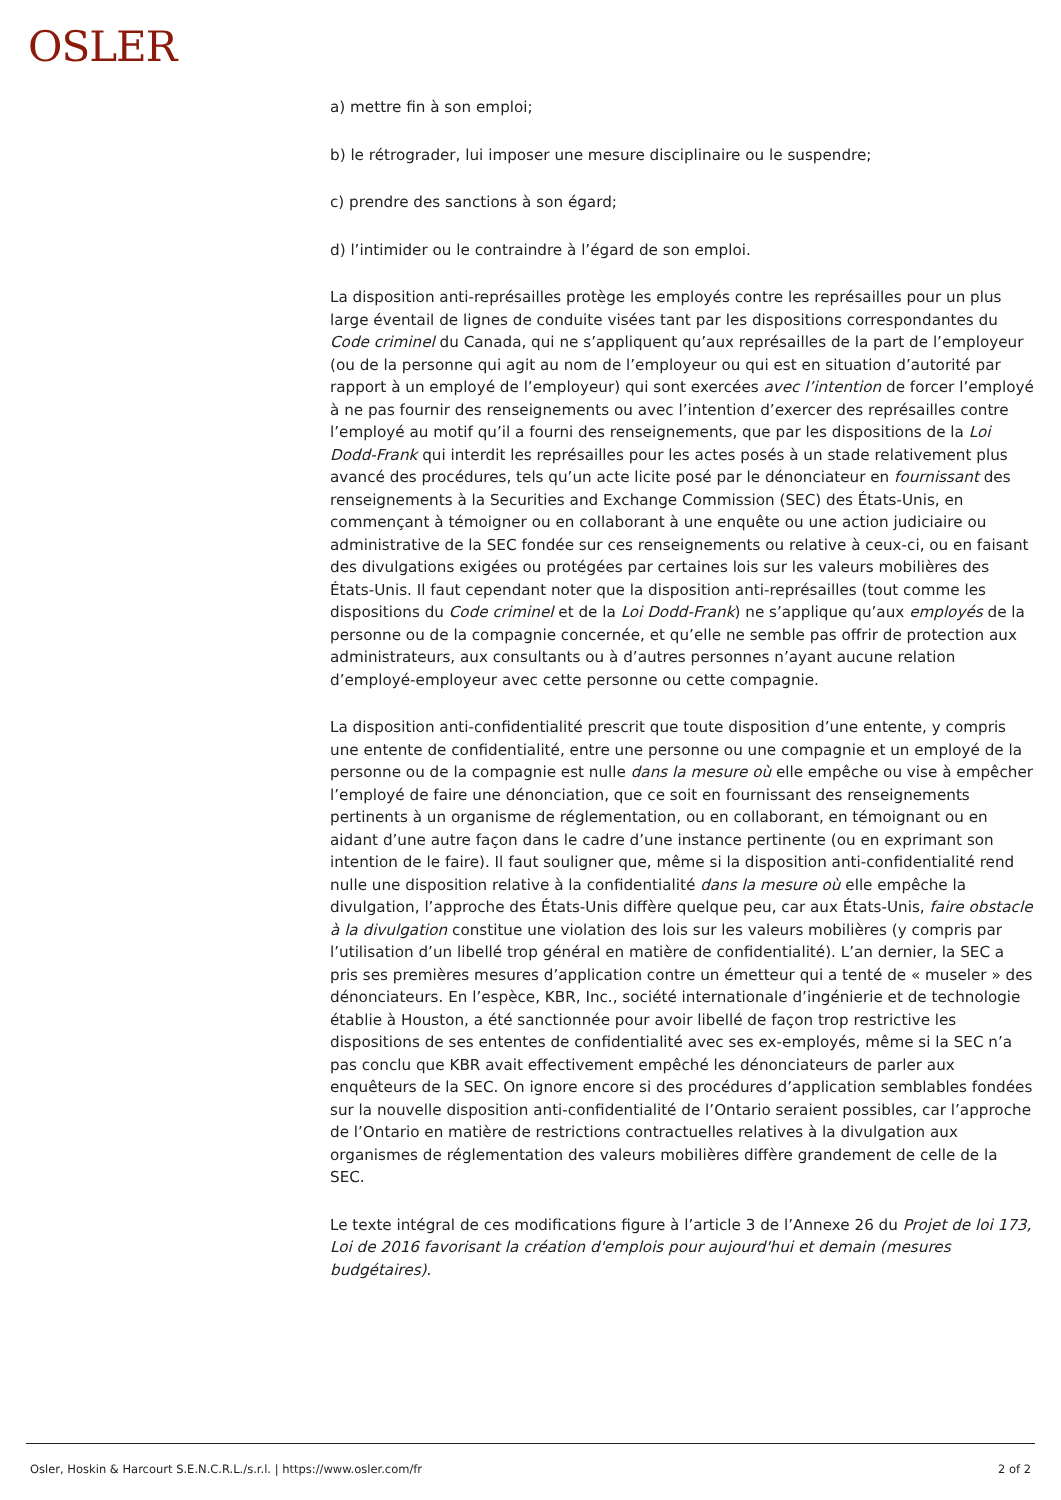OSLER
a) mettre fin à son emploi;
b) le rétrograder, lui imposer une mesure disciplinaire ou le suspendre;
c) prendre des sanctions à son égard;
d) l’intimider ou le contraindre à l’égard de son emploi.
La disposition anti-représailles protège les employés contre les représailles pour un plus large éventail de lignes de conduite visées tant par les dispositions correspondantes du Code criminel du Canada, qui ne s’appliquent qu’aux représailles de la part de l’employeur (ou de la personne qui agit au nom de l’employeur ou qui est en situation d’autorité par rapport à un employé de l’employeur) qui sont exercées avec l’intention de forcer l’employé à ne pas fournir des renseignements ou avec l’intention d’exercer des représailles contre l’employé au motif qu’il a fourni des renseignements, que par les dispositions de la Loi Dodd-Frank qui interdit les représailles pour les actes posés à un stade relativement plus avancé des procédures, tels qu’un acte licite posé par le dénonciateur en fournissant des renseignements à la Securities and Exchange Commission (SEC) des États-Unis, en commençant à témoigner ou en collaborant à une enquête ou une action judiciaire ou administrative de la SEC fondée sur ces renseignements ou relative à ceux-ci, ou en faisant des divulgations exigées ou protégées par certaines lois sur les valeurs mobilières des États-Unis. Il faut cependant noter que la disposition anti-représailles (tout comme les dispositions du Code criminel et de la Loi Dodd-Frank) ne s’applique qu’aux employés de la personne ou de la compagnie concernée, et qu’elle ne semble pas offrir de protection aux administrateurs, aux consultants ou à d’autres personnes n’ayant aucune relation d’employé-employeur avec cette personne ou cette compagnie.
La disposition anti-confidentialité prescrit que toute disposition d’une entente, y compris une entente de confidentialité, entre une personne ou une compagnie et un employé de la personne ou de la compagnie est nulle dans la mesure où elle empêche ou vise à empêcher l’employé de faire une dénonciation, que ce soit en fournissant des renseignements pertinents à un organisme de réglementation, ou en collaborant, en témoignant ou en aidant d’une autre façon dans le cadre d’une instance pertinente (ou en exprimant son intention de le faire). Il faut souligner que, même si la disposition anti-confidentialité rend nulle une disposition relative à la confidentialité dans la mesure où elle empêche la divulgation, l’approche des États-Unis diffère quelque peu, car aux États-Unis, faire obstacle à la divulgation constitue une violation des lois sur les valeurs mobilières (y compris par l’utilisation d’un libellé trop général en matière de confidentialité). L’an dernier, la SEC a pris ses premières mesures d’application contre un émetteur qui a tenté de « museler » des dénonciateurs. En l’espèce, KBR, Inc., société internationale d’ingénierie et de technologie établie à Houston, a été sanctionnée pour avoir libellé de façon trop restrictive les dispositions de ses ententes de confidentialité avec ses ex-employés, même si la SEC n’a pas conclu que KBR avait effectivement empêché les dénonciateurs de parler aux enquêteurs de la SEC. On ignore encore si des procédures d’application semblables fondées sur la nouvelle disposition anti-confidentialité de l’Ontario seraient possibles, car l’approche de l’Ontario en matière de restrictions contractuelles relatives à la divulgation aux organismes de réglementation des valeurs mobilières diffère grandement de celle de la SEC.
Le texte intégral de ces modifications figure à l’article 3 de l’Annexe 26 du Projet de loi 173, Loi de 2016 favorisant la création d'emplois pour aujourd'hui et demain (mesures budgétaires).
Osler, Hoskin & Harcourt S.E.N.C.R.L./s.r.l. | https://www.osler.com/fr 2 of 2